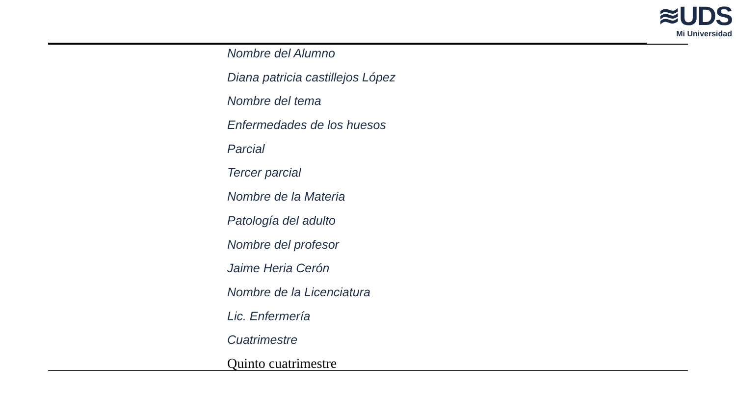≋UDS
Mi Universidad
Nombre del Alumno
Diana patricia castillejos López
Nombre del tema
Enfermedades de los huesos
Parcial
Tercer parcial
Nombre de la Materia
Patología del adulto
Nombre del profesor
Jaime Heria Cerón
Nombre de la Licenciatura
Lic. Enfermería
Cuatrimestre
Quinto cuatrimestre